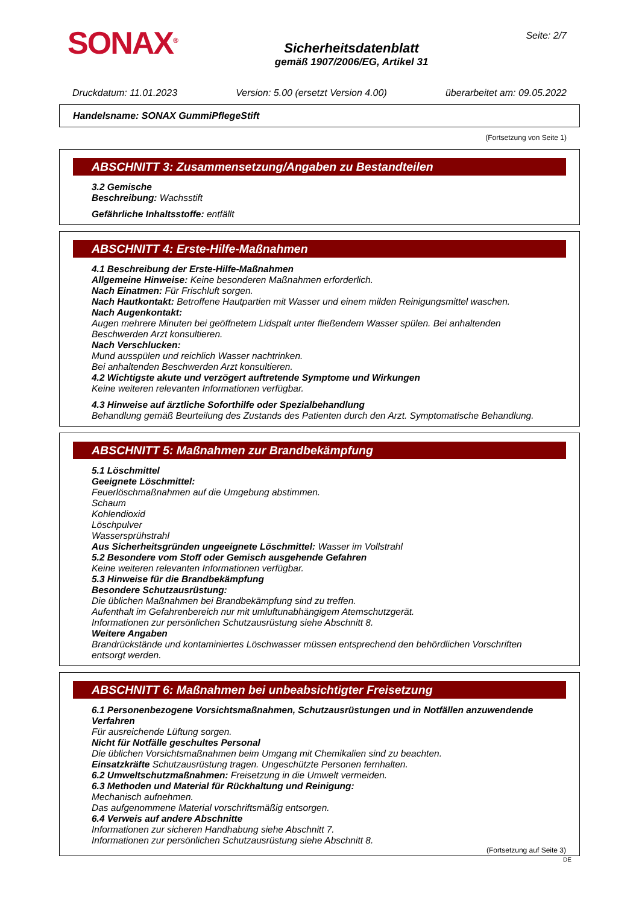SONAX<sup>®</sup>
Sicherheitsdatenblatt
gemäß 1907/2006/EG, Artikel 31
Seite: 2/7
Druckdatum: 11.01.2023 Version: 5.00 (ersetzt Version 4.00) überarbeitet am: 09.05.2022
Handelsname: SONAX GummiPflegeStift
(Fortsetzung von Seite 1)
ABSCHNITT 3: Zusammensetzung/Angaben zu Bestandteilen
3.2 Gemische
Beschreibung: Wachsstift
Gefährliche Inhaltsstoffe: entfällt
ABSCHNITT 4: Erste-Hilfe-Maßnahmen
4.1 Beschreibung der Erste-Hilfe-Maßnahmen
Allgemeine Hinweise: Keine besonderen Maßnahmen erforderlich.
Nach Einatmen: Für Frischluft sorgen.
Nach Hautkontakt: Betroffene Hautpartien mit Wasser und einem milden Reinigungsmittel waschen.
Nach Augenkontakt:
Augen mehrere Minuten bei geöffnetem Lidspalt unter fließendem Wasser spülen. Bei anhaltenden Beschwerden Arzt konsultieren.
Nach Verschlucken:
Mund ausspülen und reichlich Wasser nachtrinken.
Bei anhaltenden Beschwerden Arzt konsultieren.
4.2 Wichtigste akute und verzögert auftretende Symptome und Wirkungen
Keine weiteren relevanten Informationen verfügbar.
4.3 Hinweise auf ärztliche Soforthilfe oder Spezialbehandlung
Behandlung gemäß Beurteilung des Zustands des Patienten durch den Arzt. Symptomatische Behandlung.
ABSCHNITT 5: Maßnahmen zur Brandbekämpfung
5.1 Löschmittel
Geeignete Löschmittel:
Feuerlöschmaßnahmen auf die Umgebung abstimmen.
Schaum
Kohlendioxid
Löschpulver
Wassersprühstrahl
Aus Sicherheitsgründen ungeeignete Löschmittel: Wasser im Vollstrahl
5.2 Besondere vom Stoff oder Gemisch ausgehende Gefahren
Keine weiteren relevanten Informationen verfügbar.
5.3 Hinweise für die Brandbekämpfung
Besondere Schutzausrüstung:
Die üblichen Maßnahmen bei Brandbekämpfung sind zu treffen.
Aufenthalt im Gefahrenbereich nur mit umluftunabhängigem Atemschutzgerät.
Informationen zur persönlichen Schutzausrüstung siehe Abschnitt 8.
Weitere Angaben
Brandrückstände und kontaminiertes Löschwasser müssen entsprechend den behördlichen Vorschriften entsorgt werden.
ABSCHNITT 6: Maßnahmen bei unbeabsichtigter Freisetzung
6.1 Personenbezogene Vorsichtsmaßnahmen, Schutzausrüstungen und in Notfällen anzuwendende Verfahren
Für ausreichende Lüftung sorgen.
Nicht für Notfälle geschultes Personal
Die üblichen Vorsichtsmaßnahmen beim Umgang mit Chemikalien sind zu beachten.
Einsatzkräfte Schutzausrüstung tragen. Ungeschützte Personen fernhalten.
6.2 Umweltschutzmaßnahmen: Freisetzung in die Umwelt vermeiden.
6.3 Methoden und Material für Rückhaltung und Reinigung:
Mechanisch aufnehmen.
Das aufgenommene Material vorschriftsmäßig entsorgen.
6.4 Verweis auf andere Abschnitte
Informationen zur sicheren Handhabung siehe Abschnitt 7.
Informationen zur persönlichen Schutzausrüstung siehe Abschnitt 8.
(Fortsetzung auf Seite 3)
DE